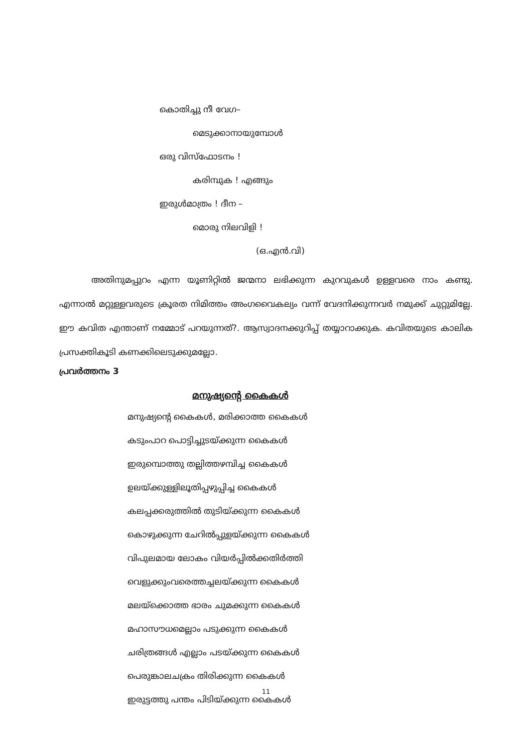കൊതിച്ചു നീ വേഗ–
മെടുക്കാനായുമ്പോൾ
ഒരു വിസ്ഫോടനം !
കരിമ്പുക ! എങ്ങും
ഇരുൾമാത്രം ! ദീന –
മൊരു നിലവിളി !
(ഒ.എൻ.വി)
അതിനുമപ്പുറം എന്ന യൂണിറ്റിൽ ജന്മനാ ലഭിക്കുന്ന കുറവുകൾ ഉള്ളവരെ നാം കണ്ടു. എന്നാൽ മറ്റുള്ളവരുടെ ക്രൂരത നിമിത്തം അംഗവൈകല്യം വന്ന് വേദനിക്കുന്നവർ നമുക്ക് ചുറ്റുമില്ലേ. ഈ കവിത എന്താണ് നമ്മോട് പറയുന്നത്?. ആസ്വാദനക്കുറിപ്പ് തയ്യാറാക്കുക. കവിതയുടെ കാലിക പ്രസക്തികൂടി കണക്കിലെടുക്കുമല്ലോ.
പ്രവർത്തനം 3
മനുഷ്യന്റെ കൈകൾ
മനുഷ്യന്റെ കൈകൾ, മരിക്കാത്ത കൈകൾ
കടുംപാറ പൊട്ടിച്ചുടയ്ക്കുന്ന കൈകൾ
ഇരുമ്പൊത്തു തല്ലിത്തഴമ്പിച്ച കൈകൾ
ഉലയ്ക്കുള്ളിലൂതിപ്പഴുപ്പിച്ച കൈകൾ
കലപ്പക്കരുത്തിൽ തുടിയ്ക്കുന്ന കൈകൾ
കൊഴുക്കുന്ന ചേറിൽപ്പുളയ്ക്കുന്ന കൈകൾ
വിപുലമായ ലോകം വിയർപ്പിൽക്കതിർത്തി
വെളുക്കുംവരെത്തച്ചലയ്ക്കുന്ന കൈകൾ
മലയ്ക്കൊത്ത ഭാരം ചുമക്കുന്ന കൈകൾ
മഹാസൗധമെല്ലാം പടുക്കുന്ന കൈകൾ
ചരിത്രങ്ങൾ എല്ലാം പടയ്ക്കുന്ന കൈകൾ
പെരുങ്കാലചക്രം തിരിക്കുന്ന കൈകൾ
ഇരുട്ടത്തു പന്തം പിടിയ്ക്കുന്ന കൈകൾ
11